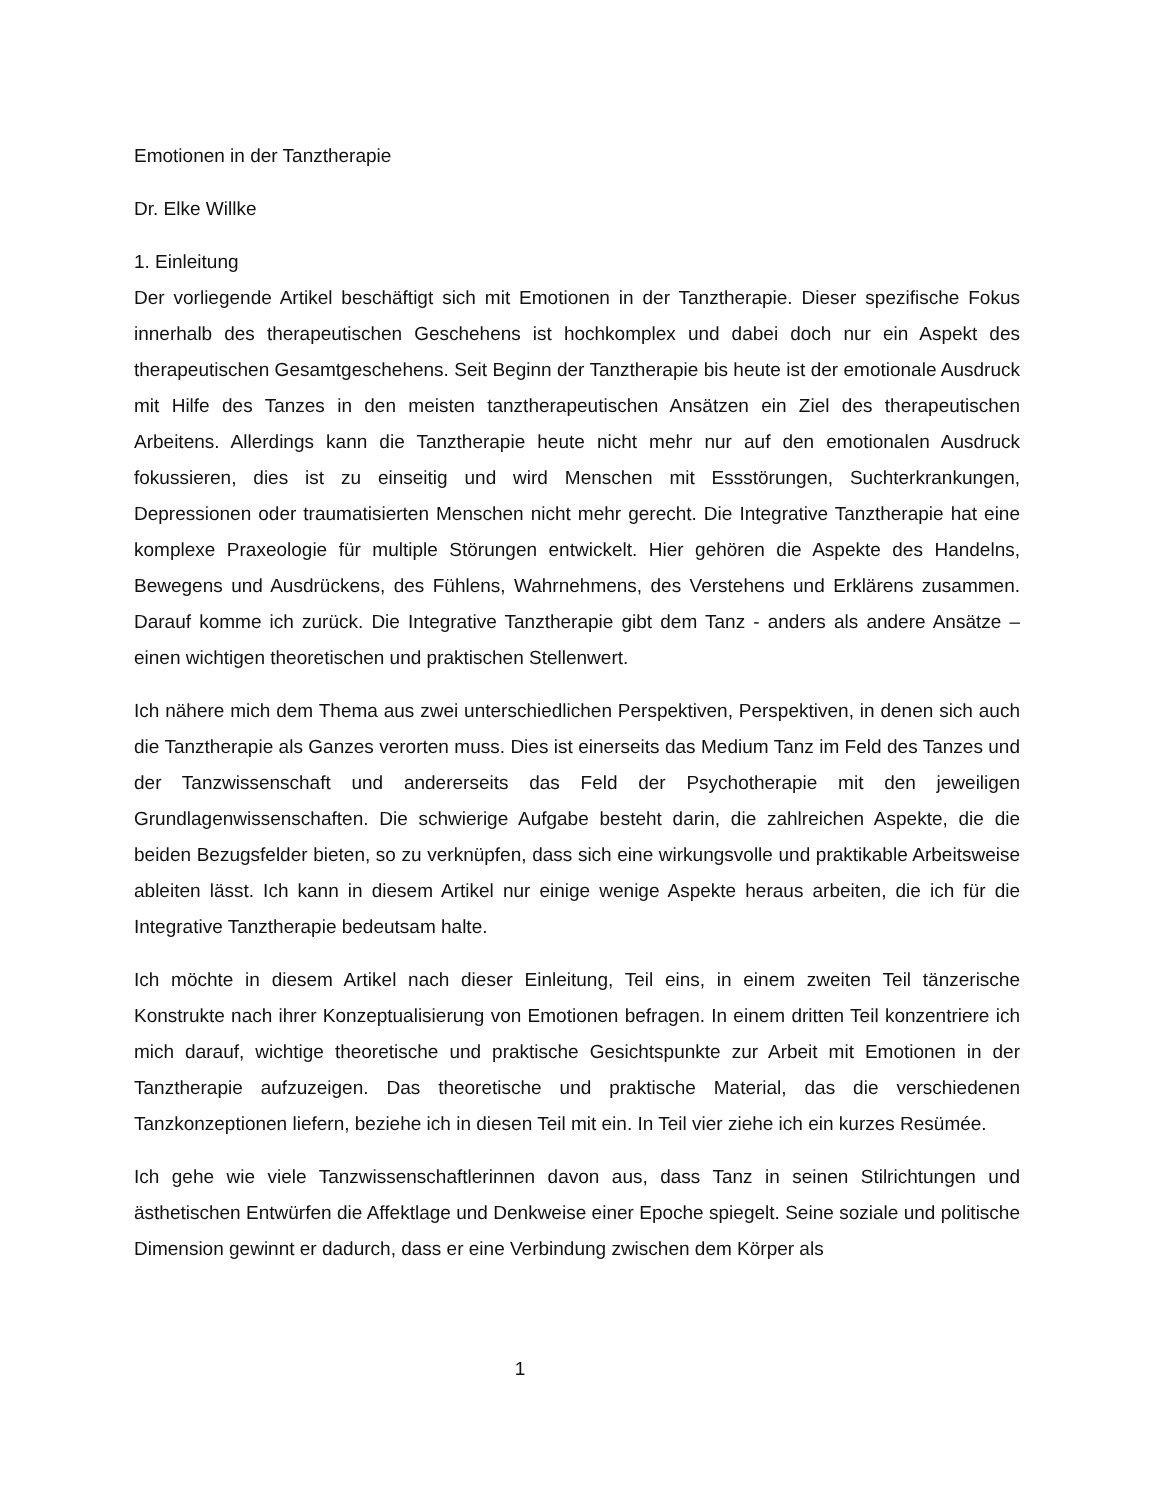Emotionen in der Tanztherapie
Dr. Elke Willke
1. Einleitung
Der vorliegende Artikel beschäftigt sich mit Emotionen in der Tanztherapie. Dieser spezifische Fokus innerhalb des therapeutischen Geschehens ist hochkomplex und dabei doch nur ein Aspekt des therapeutischen Gesamtgeschehens. Seit Beginn der Tanztherapie bis heute ist der emotionale Ausdruck mit Hilfe des Tanzes in den meisten tanztherapeutischen Ansätzen ein Ziel des therapeutischen Arbeitens. Allerdings kann die Tanztherapie heute nicht mehr nur auf den emotionalen Ausdruck fokussieren, dies ist zu einseitig und wird Menschen mit Essstörungen, Suchterkrankungen, Depressionen oder traumatisierten Menschen nicht mehr gerecht. Die Integrative Tanztherapie hat eine komplexe Praxeologie für multiple Störungen entwickelt. Hier gehören die Aspekte des Handelns, Bewegens und Ausdrückens, des Fühlens, Wahrnehmens, des Verstehens und Erklärens zusammen. Darauf komme ich zurück. Die Integrative Tanztherapie gibt dem Tanz - anders als andere Ansätze – einen wichtigen theoretischen und praktischen Stellenwert.
Ich nähere mich dem Thema aus zwei unterschiedlichen Perspektiven, Perspektiven, in denen sich auch die Tanztherapie als Ganzes verorten muss. Dies ist einerseits das Medium Tanz im Feld des Tanzes und der Tanzwissenschaft und andererseits das Feld der Psychotherapie mit den jeweiligen Grundlagenwissenschaften. Die schwierige Aufgabe besteht darin, die zahlreichen Aspekte, die die beiden Bezugsfelder bieten, so zu verknüpfen, dass sich eine wirkungsvolle und praktikable Arbeitsweise ableiten lässt. Ich kann in diesem Artikel nur einige wenige Aspekte heraus arbeiten, die ich für die Integrative Tanztherapie bedeutsam halte.
Ich möchte in diesem Artikel nach dieser Einleitung, Teil eins, in einem zweiten Teil tänzerische Konstrukte nach ihrer Konzeptualisierung von Emotionen befragen. In einem dritten Teil konzentriere ich mich darauf, wichtige theoretische und praktische Gesichtspunkte zur Arbeit mit Emotionen in der Tanztherapie aufzuzeigen. Das theoretische und praktische Material, das die verschiedenen Tanzkonzeptionen liefern, beziehe ich in diesen Teil mit ein. In Teil vier ziehe ich ein kurzes Resümée.
Ich gehe wie viele Tanzwissenschaftlerinnen davon aus, dass Tanz in seinen Stilrichtungen und ästhetischen Entwürfen die Affektlage und Denkweise einer Epoche spiegelt. Seine soziale und politische Dimension gewinnt er dadurch, dass er eine Verbindung zwischen dem Körper als
1